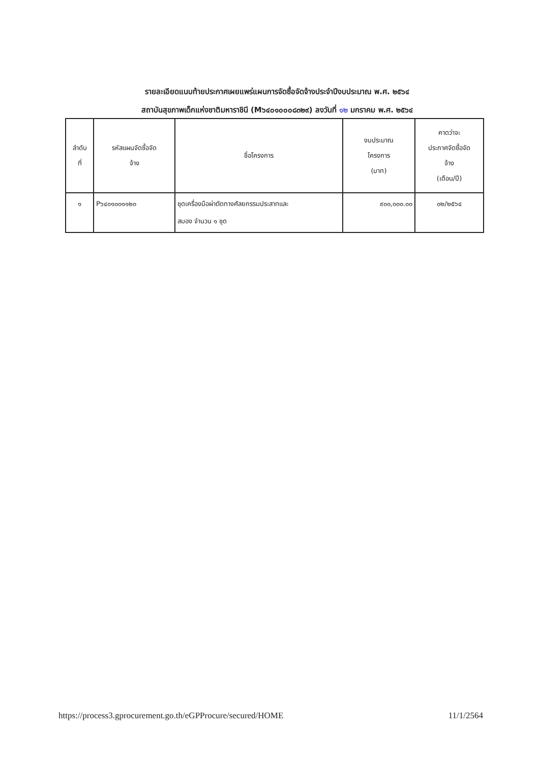รายละเอียดแนบท้ายประกาศเผยแพร่แผนการจัดซื้อจัดจ้างประจำปีงบประมาณ พ.ศ. ๒๕๖๔
สถาบันสุขภาพเด็กแห่งชาติมหาราชินี (M๖๔๐๑๐๐๐๘๓๒๙) ลงวันที่ ๑๒ มกราคม พ.ศ. ๒๕๖๔
| ลำดับ ที่ | รหัสแผนจัดซื้อจัด จ้าง | ชื่อโครงการ | งบประมาณ โครงการ (บาท) | คาดว่าจะ ประกาศจัดซื้อจัด จ้าง (เดือน/ปี) |
| --- | --- | --- | --- | --- |
| ๑ | P๖๔๐๑๐๐๑๑๒๐ | ชุดเครื่องมือผ่าตัดทางศัลยกรรมประสาทและ สมอง จำนวน ๑ ชุด | ๙๐๐,๐๐๐.๐๐ | ๐๒/๒๕๖๔ |
https://process3.gprocurement.go.th/eGPProcure/secured/HOME 11/1/2564